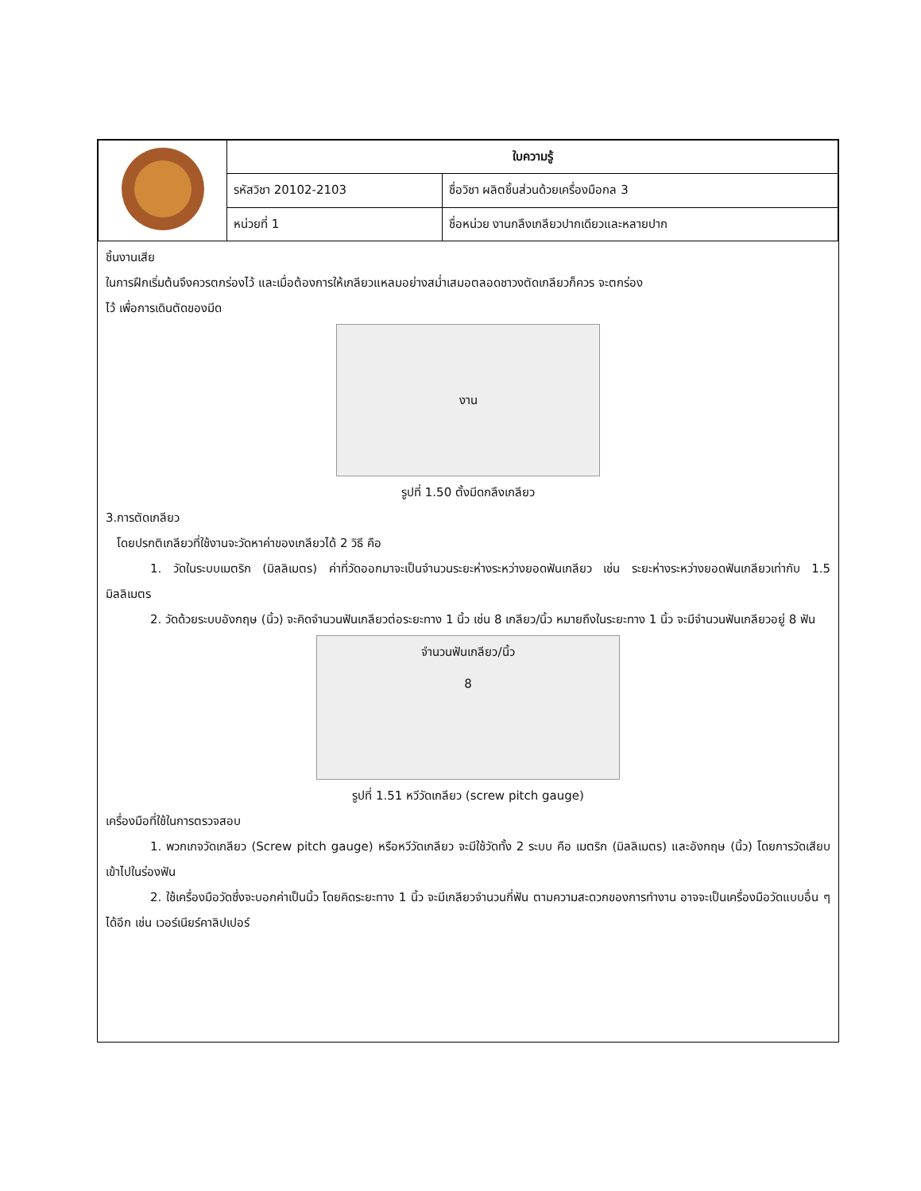| | ใบความรู้ | |
| | รหัสวิชา 20102-2103 | ชื่อวิชา ผลิตชิ้นส่วนด้วยเครื่องมือกล 3 |
| | หน่วยที่ 1 | ชื่อหน่วย งานกลึงเกลียวปากเดียวและหลายปาก |
ชิ้นงานเสีย
ในการฝึกเริ่มต้นจึงควรตกร่องไว้ และเมื่อต้องการให้เกลียวแหลมอย่างสม่ำเสมอตลอดชาวงตัดเกลียวก็ควร จะตกร่อง
ไว้ เพื่อการเดินตัดของมีด
งาน
รูปที่ 1.50 ตั้งมีดกลึงเกลียว
3.การตัดเกลียว
โดยปรกติเกลียวที่ใช้งานจะวัดหาค่าของเกลียวได้ 2 วิธี คือ
1. วัดในระบบเมตริก (มิลลิเมตร) ค่าที่วัดออกมาจะเป็นจำนวนระยะห่างระหว่างยอดฟันเกลียว เช่น ระยะห่างระหว่างยอดฟันเกลียวเท่ากับ 1.5 มิลลิเมตร
2. วัดด้วยระบบอังกฤษ (นิ้ว) จะคิดจำนวนฟันเกลียวต่อระยะทาง 1 นิ้ว เช่น 8 เกลียว/นิ้ว หมายถึงในระยะทาง 1 นิ้ว จะมีจำนวนฟันเกลียวอยู่ 8 ฟัน
จำนวนฟันเกลียว/นิ้ว
8
รูปที่ 1.51 หวีวัดเกลียว (screw pitch gauge)
เครื่องมือที่ใช้ในการตรวจสอบ
1. พวกเกจวัดเกลียว (Screw pitch gauge) หรือหวีวัดเกลียว จะมีใช้วัดทั้ง 2 ระบบ คือ เมตริก (มิลลิเมตร) และอังกฤษ (นิ้ว) โดยการวัดเสียบเข้าไปในร่องฟัน
2. ใช้เครื่องมือวัดซึ่งจะบอกค่าเป็นนิ้ว โดยคิดระยะทาง 1 นิ้ว จะมีเกลียวจำนวนกี่ฟัน ตามความสะดวกของการทำงาน อาจจะเป็นเครื่องมือวัดแบบอื่น ๆ ได้อีก เช่น เวอร์เนียร์คาลิปเปอร์